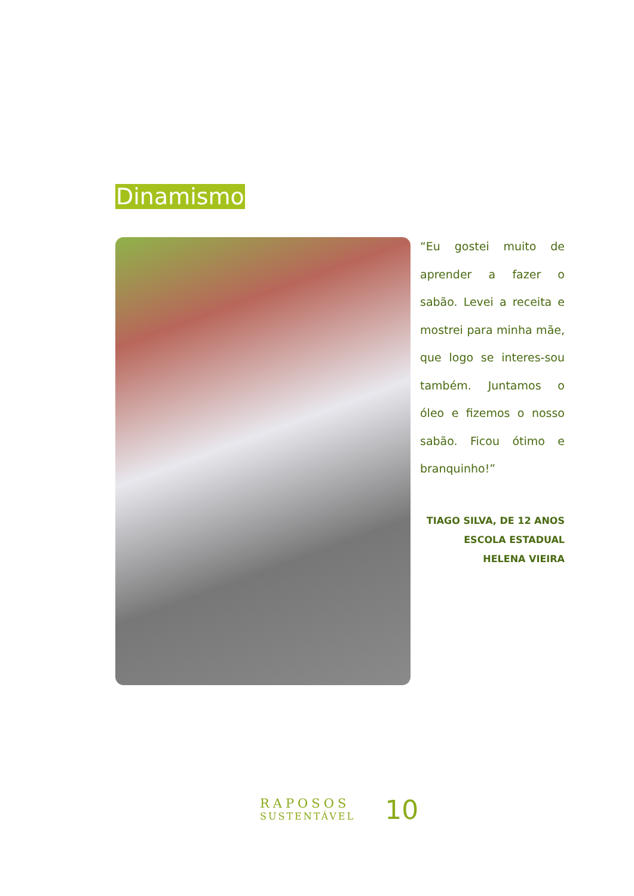Dinamismo
“Eu gostei muito de aprender a fazer o sabão. Levei a receita e mostrei para minha mãe, que logo se interes-sou também. Juntamos o óleo e fizemos o nosso sabão. Ficou ótimo e branquinho!”
TIAGO SILVA, DE 12 ANOS
ESCOLA ESTADUAL HELENA VIEIRA
RAPOSOS
SUSTENTÁVEL
10